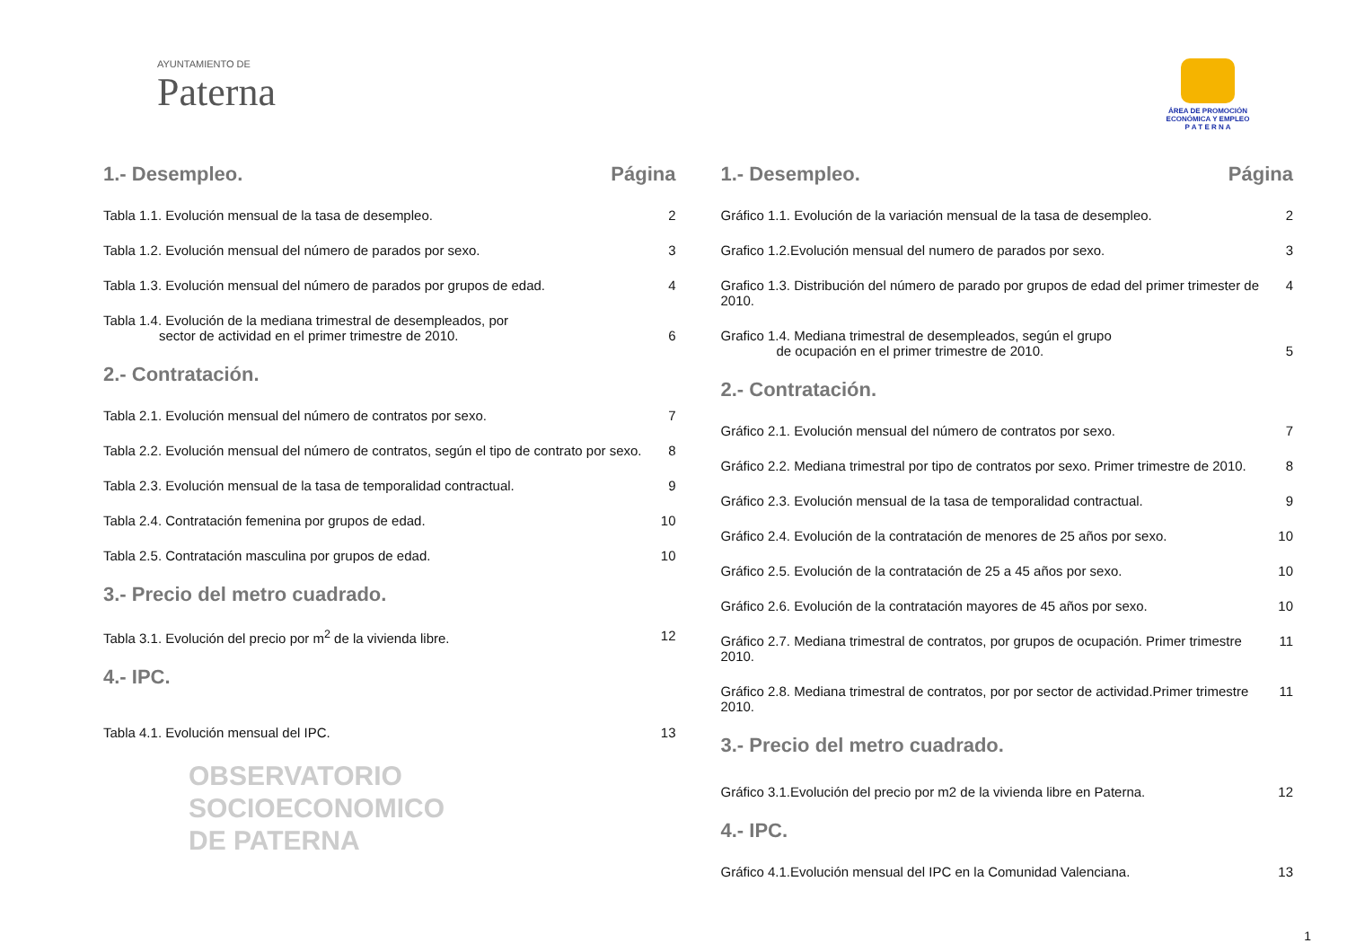AYUNTAMIENTO DE
Paterna
ÁREA DE PROMOCIÓN
ECONÓMICA Y EMPLEO
P A T E R N A
1.- Desempleo. Página
Tabla 1.1. Evolución mensual de la tasa de desempleo. 2
Tabla 1.2. Evolución mensual del número de parados por sexo. 3
Tabla 1.3. Evolución mensual del número de parados por grupos de edad. 4
Tabla 1.4. Evolución de la mediana trimestral de desempleados, por
sector de actividad en el primer trimestre de 2010. 6
2.- Contratación.
Tabla 2.1. Evolución mensual del número de contratos por sexo. 7
Tabla 2.2. Evolución mensual del número de contratos, según el tipo de contrato por sexo. 8
Tabla 2.3. Evolución mensual de la tasa de temporalidad contractual. 9
Tabla 2.4. Contratación femenina por grupos de edad. 10
Tabla 2.5. Contratación masculina por grupos de edad. 10
3.- Precio del metro cuadrado.
Tabla 3.1. Evolución del precio por m<sup>2</sup> de la vivienda libre. 12
4.- IPC.
Tabla 4.1. Evolución mensual del IPC. 13
OBSERVATORIO
SOCIOECONOMICO
DE PATERNA
1.- Desempleo. Página
Gráfico 1.1. Evolución de la variación mensual de la tasa de desempleo. 2
Grafico 1.2.Evolución mensual del numero de parados por sexo. 3
Grafico 1.3. Distribución del número de parado por grupos de edad del primer trimester de 2010. 4
Grafico 1.4. Mediana trimestral de desempleados, según el grupo
de ocupación en el primer trimestre de 2010. 5
2.- Contratación.
Gráfico 2.1. Evolución mensual del número de contratos por sexo. 7
Gráfico 2.2. Mediana trimestral por tipo de contratos por sexo. Primer trimestre de 2010. 8
Gráfico 2.3. Evolución mensual de la tasa de temporalidad contractual. 9
Gráfico 2.4. Evolución de la contratación de menores de 25 años por sexo. 10
Gráfico 2.5. Evolución de la contratación de 25 a 45 años por sexo. 10
Gráfico 2.6. Evolución de la contratación mayores de 45 años por sexo. 10
Gráfico 2.7. Mediana trimestral de contratos, por grupos de ocupación. Primer trimestre 2010. 11
Gráfico 2.8. Mediana trimestral de contratos, por por sector de actividad.Primer trimestre 2010. 11
3.- Precio del metro cuadrado.
Gráfico 3.1.Evolución del precio por m2 de la vivienda libre en Paterna. 12
4.- IPC.
Gráfico 4.1.Evolución mensual del IPC en la Comunidad Valenciana. 13
1